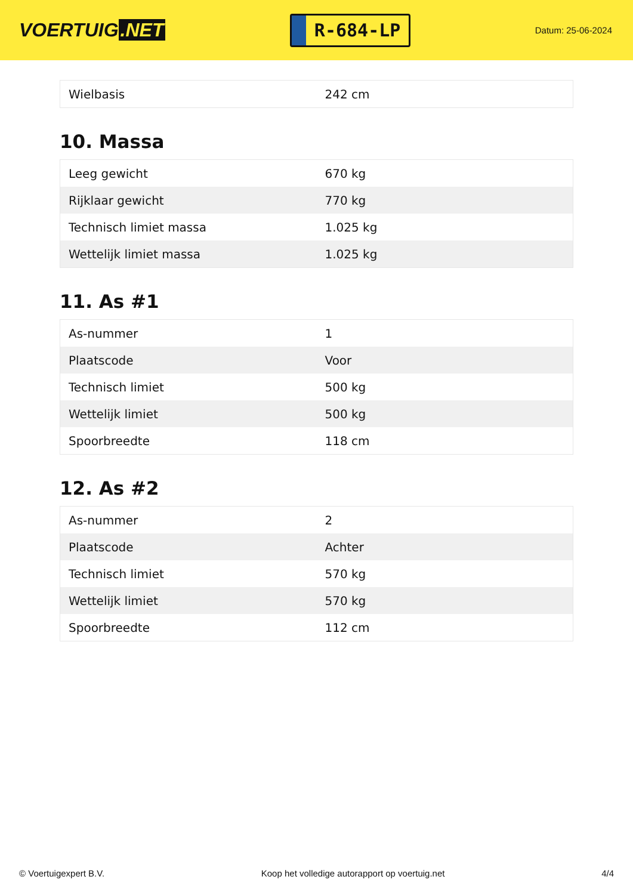VOERTUIG.NET
R-684-LP
Datum: 25-06-2024
| Wielbasis | 242 cm |
10. Massa
| Leeg gewicht | 670 kg |
| Rijklaar gewicht | 770 kg |
| Technisch limiet massa | 1.025 kg |
| Wettelijk limiet massa | 1.025 kg |
11. As #1
| As-nummer | 1 |
| Plaatscode | Voor |
| Technisch limiet | 500 kg |
| Wettelijk limiet | 500 kg |
| Spoorbreedte | 118 cm |
12. As #2
| As-nummer | 2 |
| Plaatscode | Achter |
| Technisch limiet | 570 kg |
| Wettelijk limiet | 570 kg |
| Spoorbreedte | 112 cm |
© Voertuigexpert B.V. Koop het volledige autorapport op voertuig.net 4/4